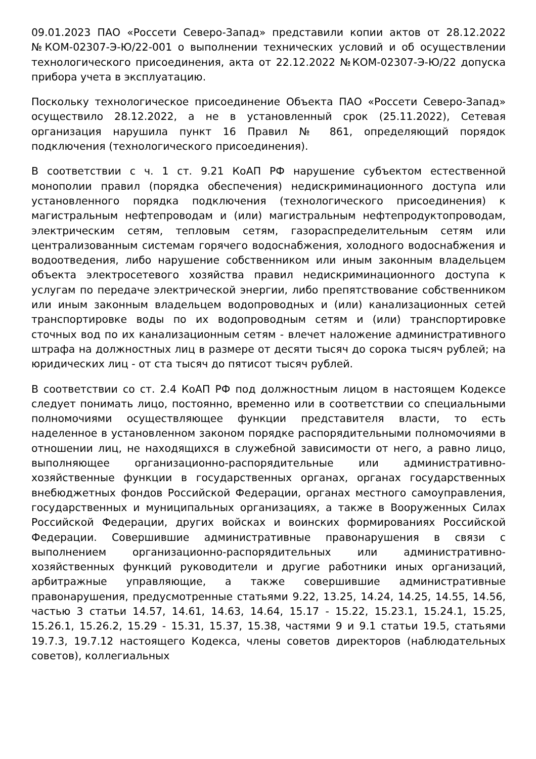09.01.2023 ПАО «Россети Северо-Запад» представили копии актов от 28.12.2022 №КОМ-02307-Э-Ю/22-001 о выполнении технических условий и об осуществлении технологического присоединения, акта от 22.12.2022 №КОМ-02307-Э-Ю/22 допуска прибора учета в эксплуатацию.
Поскольку технологическое присоединение Объекта ПАО «Россети Северо-Запад» осуществило 28.12.2022, а не в установленный срок (25.11.2022), Сетевая организация нарушила пункт 16 Правил № 861, определяющий порядок подключения (технологического присоединения).
В соответствии с ч. 1 ст. 9.21 КоАП РФ нарушение субъектом естественной монополии правил (порядка обеспечения) недискриминационного доступа или установленного порядка подключения (технологического присоединения) к магистральным нефтепроводам и (или) магистральным нефтепродуктопроводам, электрическим сетям, тепловым сетям, газораспределительным сетям или централизованным системам горячего водоснабжения, холодного водоснабжения и водоотведения, либо нарушение собственником или иным законным владельцем объекта электросетевого хозяйства правил недискриминационного доступа к услугам по передаче электрической энергии, либо препятствование собственником или иным законным владельцем водопроводных и (или) канализационных сетей транспортировке воды по их водопроводным сетям и (или) транспортировке сточных вод по их канализационным сетям - влечет наложение административного штрафа на должностных лиц в размере от десяти тысяч до сорока тысяч рублей; на юридических лиц - от ста тысяч до пятисот тысяч рублей.
В соответствии со ст. 2.4 КоАП РФ под должностным лицом в настоящем Кодексе следует понимать лицо, постоянно, временно или в соответствии со специальными полномочиями осуществляющее функции представителя власти, то есть наделенное в установленном законом порядке распорядительными полномочиями в отношении лиц, не находящихся в служебной зависимости от него, а равно лицо, выполняющее организационно-распорядительные или административно-хозяйственные функции в государственных органах, органах государственных внебюджетных фондов Российской Федерации, органах местного самоуправления, государственных и муниципальных организациях, а также в Вооруженных Силах Российской Федерации, других войсках и воинских формированиях Российской Федерации. Совершившие административные правонарушения в связи с выполнением организационно-распорядительных или административно-хозяйственных функций руководители и другие работники иных организаций, арбитражные управляющие, а также совершившие административные правонарушения, предусмотренные статьями 9.22, 13.25, 14.24, 14.25, 14.55, 14.56, частью 3 статьи 14.57, 14.61, 14.63, 14.64, 15.17 - 15.22, 15.23.1, 15.24.1, 15.25, 15.26.1, 15.26.2, 15.29 - 15.31, 15.37, 15.38, частями 9 и 9.1 статьи 19.5, статьями 19.7.3, 19.7.12 настоящего Кодекса, члены советов директоров (наблюдательных советов), коллегиальных